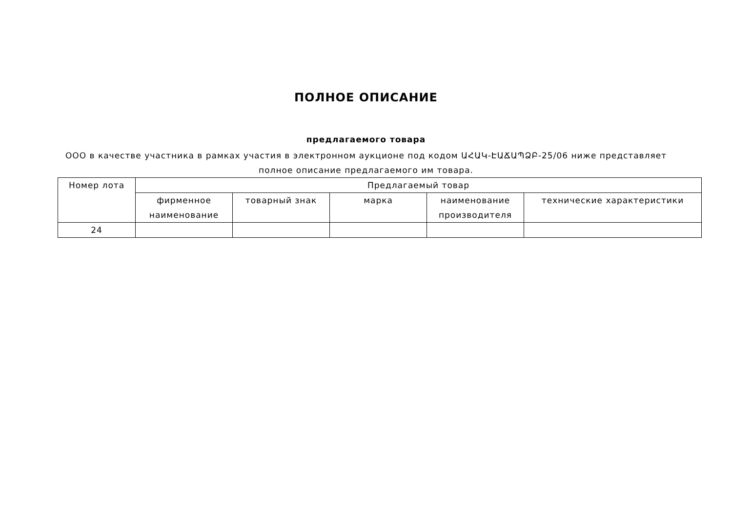ПОЛНОЕ ОПИСАНИЕ
предлагаемого товара
ООО в качестве участника в рамках участия в электронном аукционе под кодом ԱՀԱԿ-ԷԱՃԱՊՁԲ-25/06 ниже представляет полное описание предлагаемого им товара.
| Номер лота | Предлагаемый товар | | | | |
| --- | --- | --- | --- | --- | --- |
| | фирменное наименование | товарный знак | марка | наименование производителя | технические характеристики |
| 24 | | | | | |